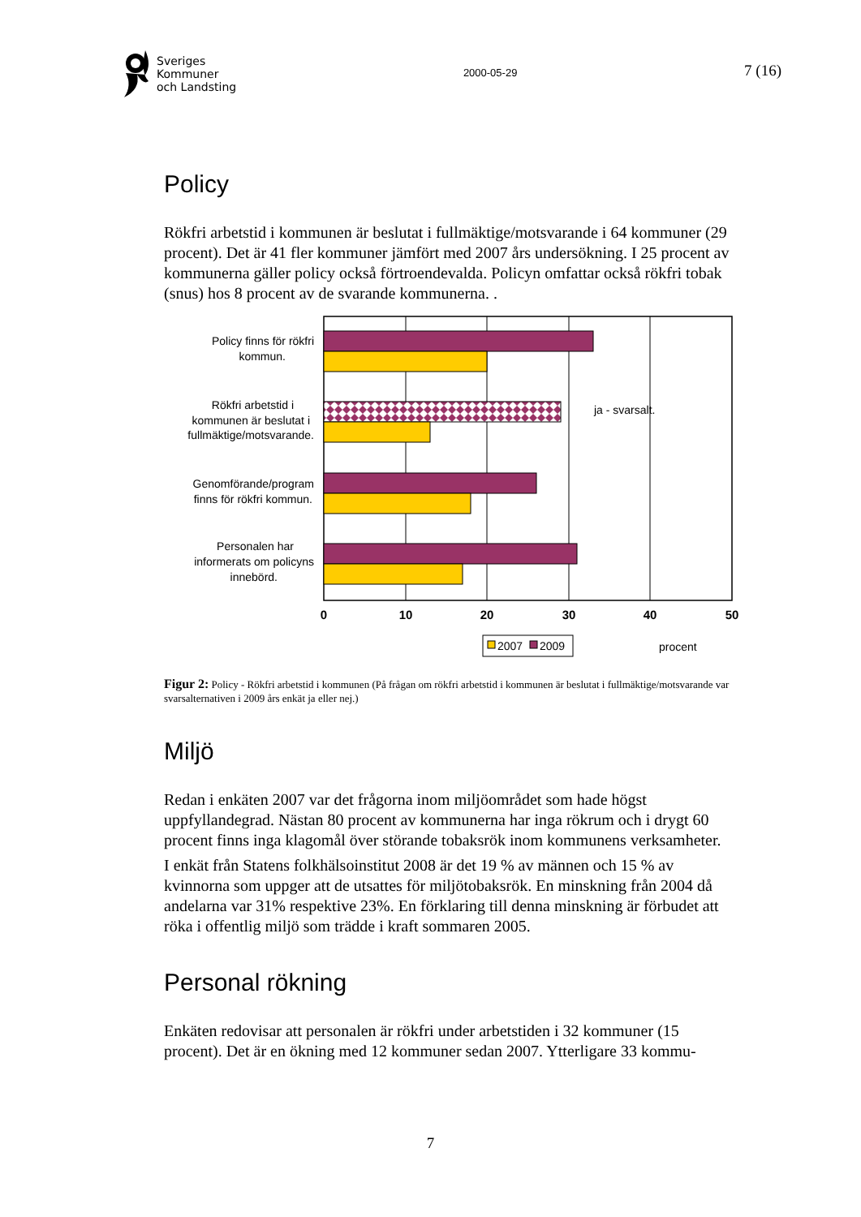Sveriges
Kommuner
och Landsting
2000-05-29
7 (16)
Policy
Rökfri arbetstid i kommunen är beslutat i fullmäktige/motsvarande i 64 kommuner (29 procent). Det är 41 fler kommuner jämfört med 2007 års undersökning. I 25 procent av kommunerna gäller policy också förtroendevalda. Policyn omfattar också rökfri tobak (snus) hos 8 procent av de svarande kommunerna. .
Policy finns för rökfri
kommun.
Rökfri arbetstid i
kommunen är beslutat i
fullmäktige/motsvarande.
Genomförande/program
finns för rökfri kommun.
Personalen har
informerats om policyns
innebörd.
ja - svarsalt.
0
10
20
30
40
50
2007
2009
procent
Figur 2: Policy - Rökfri arbetstid i kommunen (På frågan om rökfri arbetstid i kommunen är beslutat i fullmäktige/motsvarande var svarsalternativen i 2009 års enkät ja eller nej.)
Miljö
Redan i enkäten 2007 var det frågorna inom miljöområdet som hade högst uppfyllandegrad. Nästan 80 procent av kommunerna har inga rökrum och i drygt 60 procent finns inga klagomål över störande tobaksrök inom kommunens verksamheter.
I enkät från Statens folkhälsoinstitut 2008 är det 19 % av männen och 15 % av kvinnorna som uppger att de utsattes för miljötobaksrök. En minskning från 2004 då andelarna var 31% respektive 23%. En förklaring till denna minskning är förbudet att röka i offentlig miljö som trädde i kraft sommaren 2005.
Personal rökning
Enkäten redovisar att personalen är rökfri under arbetstiden i 32 kommuner (15 procent). Det är en ökning med 12 kommuner sedan 2007. Ytterligare 33 kommu-
7